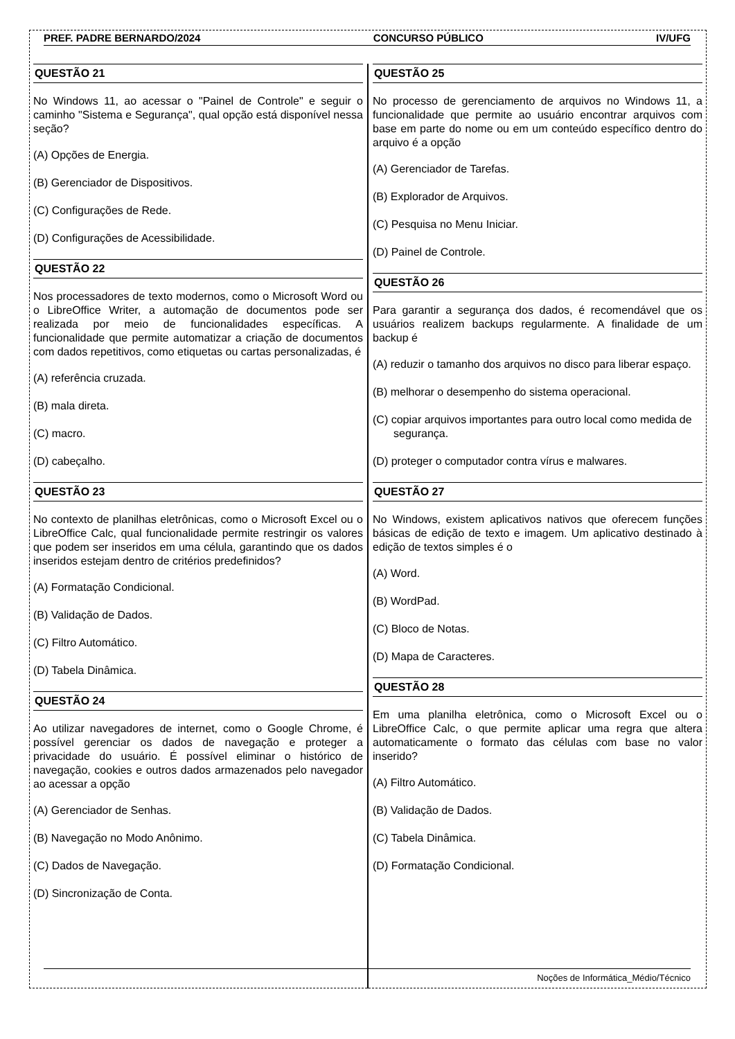PREF. PADRE BERNARDO/2024 CONCURSO PÚBLICO IV/UFG
QUESTÃO 21
No Windows 11, ao acessar o "Painel de Controle" e seguir o caminho "Sistema e Segurança", qual opção está disponível nessa seção?
(A) Opções de Energia.
(B) Gerenciador de Dispositivos.
(C) Configurações de Rede.
(D) Configurações de Acessibilidade.
QUESTÃO 22
Nos processadores de texto modernos, como o Microsoft Word ou o LibreOffice Writer, a automação de documentos pode ser realizada por meio de funcionalidades específicas. A funcionalidade que permite automatizar a criação de documentos com dados repetitivos, como etiquetas ou cartas personalizadas, é
(A) referência cruzada.
(B) mala direta.
(C) macro.
(D) cabeçalho.
QUESTÃO 23
No contexto de planilhas eletrônicas, como o Microsoft Excel ou o LibreOffice Calc, qual funcionalidade permite restringir os valores que podem ser inseridos em uma célula, garantindo que os dados inseridos estejam dentro de critérios predefinidos?
(A) Formatação Condicional.
(B) Validação de Dados.
(C) Filtro Automático.
(D) Tabela Dinâmica.
QUESTÃO 24
Ao utilizar navegadores de internet, como o Google Chrome, é possível gerenciar os dados de navegação e proteger a privacidade do usuário. É possível eliminar o histórico de navegação, cookies e outros dados armazenados pelo navegador ao acessar a opção
(A) Gerenciador de Senhas.
(B) Navegação no Modo Anônimo.
(C) Dados de Navegação.
(D) Sincronização de Conta.
QUESTÃO 25
No processo de gerenciamento de arquivos no Windows 11, a funcionalidade que permite ao usuário encontrar arquivos com base em parte do nome ou em um conteúdo específico dentro do arquivo é a opção
(A) Gerenciador de Tarefas.
(B) Explorador de Arquivos.
(C) Pesquisa no Menu Iniciar.
(D) Painel de Controle.
QUESTÃO 26
Para garantir a segurança dos dados, é recomendável que os usuários realizem backups regularmente. A finalidade de um backup é
(A) reduzir o tamanho dos arquivos no disco para liberar espaço.
(B) melhorar o desempenho do sistema operacional.
(C) copiar arquivos importantes para outro local como medida de segurança.
(D) proteger o computador contra vírus e malwares.
QUESTÃO 27
No Windows, existem aplicativos nativos que oferecem funções básicas de edição de texto e imagem. Um aplicativo destinado à edição de textos simples é o
(A) Word.
(B) WordPad.
(C) Bloco de Notas.
(D) Mapa de Caracteres.
QUESTÃO 28
Em uma planilha eletrônica, como o Microsoft Excel ou o LibreOffice Calc, o que permite aplicar uma regra que altera automaticamente o formato das células com base no valor inserido?
(A) Filtro Automático.
(B) Validação de Dados.
(C) Tabela Dinâmica.
(D) Formatação Condicional.
Noções de Informática_Médio/Técnico